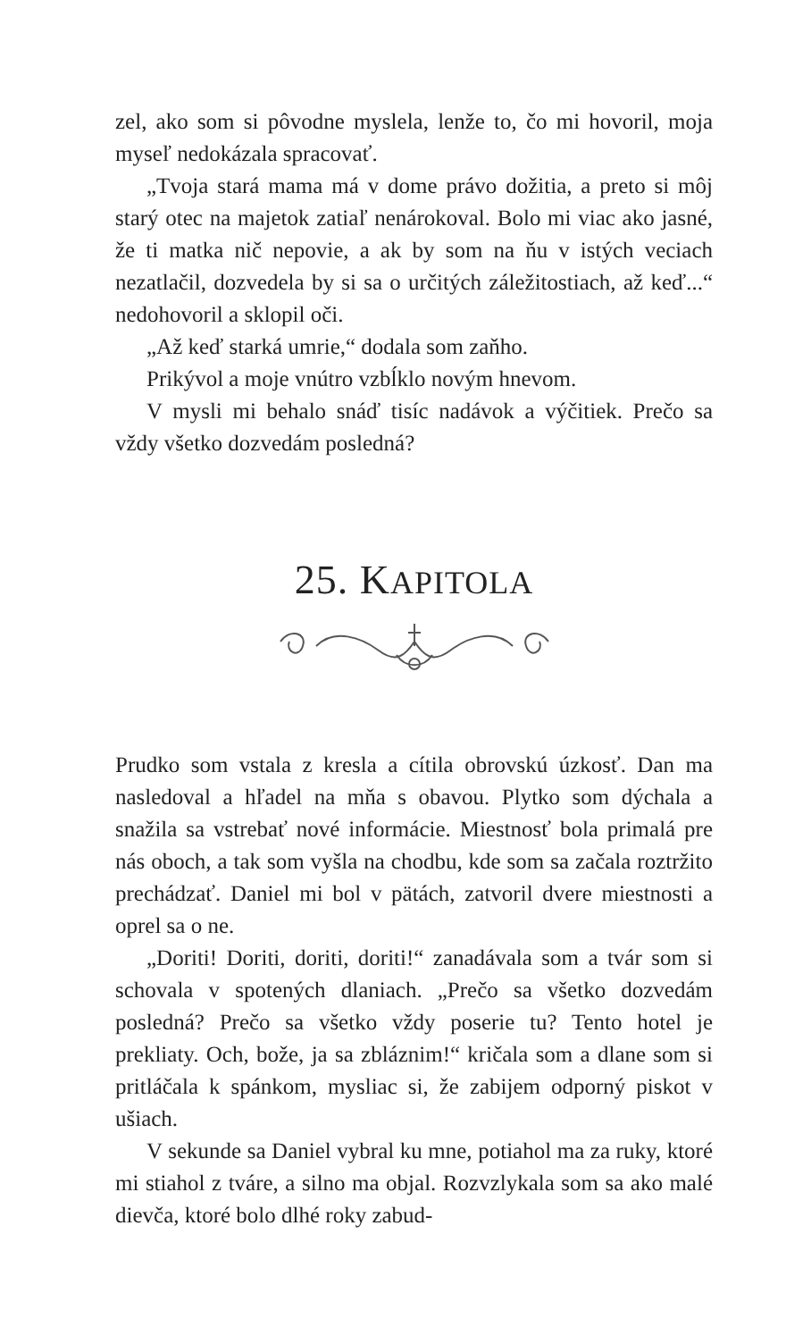zel, ako som si pôvodne myslela, lenže to, čo mi hovoril, moja myseľ nedokázala spracovať.
„Tvoja stará mama má v dome právo dožitia, a preto si môj starý otec na majetok zatiaľ nenárokoval. Bolo mi viac ako jasné, že ti matka nič nepovie, a ak by som na ňu v istých veciach nezatlačil, dozvedela by si sa o určitých záležitostiach, až keď...“ nedohovoril a sklopil oči.
„Až keď starká umrie,“ dodala som zaňho.
Prikývol a moje vnútro vzbĺklo novým hnevom.
V mysli mi behalo snáď tisíc nadávok a výčitiek. Prečo sa vždy všetko dozvedám posledná?
25. KAPITOLA
Prudko som vstala z kresla a cítila obrovskú úzkosť. Dan ma nasledoval a hľadel na mňa s obavou. Plytko som dýchala a snažila sa vstrebať nové informácie. Miestnosť bola primalá pre nás oboch, a tak som vyšla na chodbu, kde som sa začala roztržito prechádzať. Daniel mi bol v pätách, zatvoril dvere miestnosti a oprel sa o ne.
„Doriti! Doriti, doriti, doriti!“ zanadávala som a tvár som si schovala v spotených dlaniach. „Prečo sa všetko dozvedám posledná? Prečo sa všetko vždy poserie tu? Tento hotel je prekliaty. Och, bože, ja sa zbláznim!“ kričala som a dlane som si pritláčala k spánkom, mysliac si, že zabijem odporný piskot v ušiach.
V sekunde sa Daniel vybral ku mne, potiahol ma za ruky, ktoré mi stiahol z tváre, a silno ma objal. Rozvzlykala som sa ako malé dievča, ktoré bolo dlhé roky zabud-